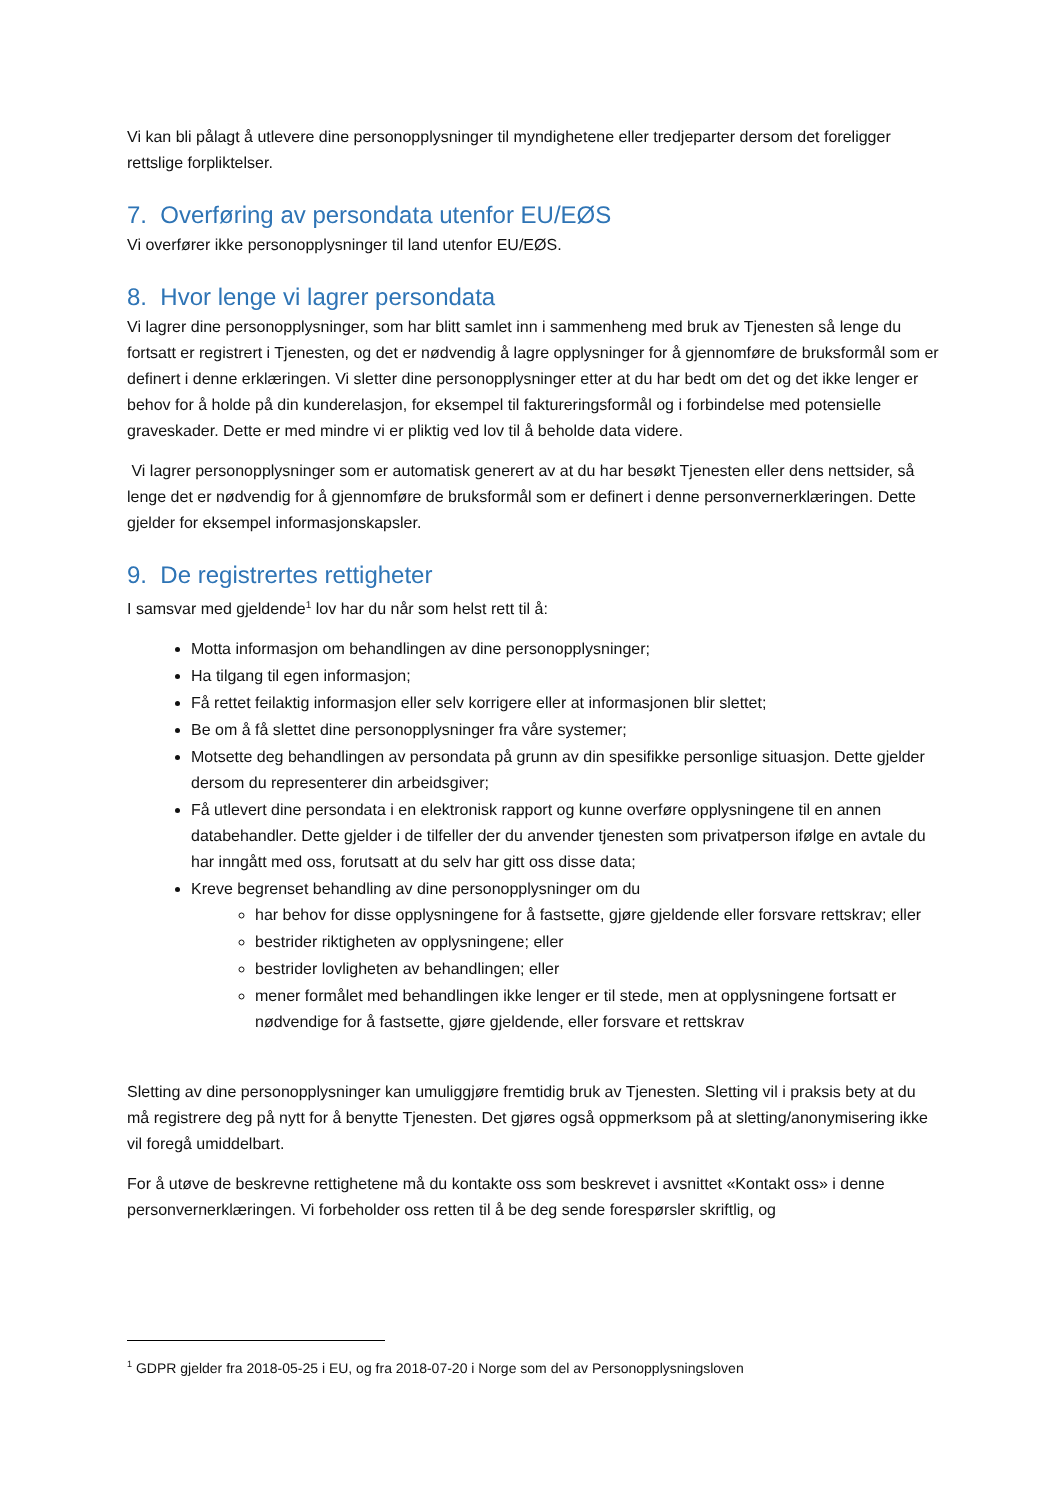Vi kan bli pålagt å utlevere dine personopplysninger til myndighetene eller tredjeparter dersom det foreligger rettslige forpliktelser.
7. Overføring av persondata utenfor EU/EØS
Vi overfører ikke personopplysninger til land utenfor EU/EØS.
8. Hvor lenge vi lagrer persondata
Vi lagrer dine personopplysninger, som har blitt samlet inn i sammenheng med bruk av Tjenesten så lenge du fortsatt er registrert i Tjenesten, og det er nødvendig å lagre opplysninger for å gjennomføre de bruksformål som er definert i denne erklæringen. Vi sletter dine personopplysninger etter at du har bedt om det og det ikke lenger er behov for å holde på din kunderelasjon, for eksempel til faktureringsformål og i forbindelse med potensielle graveskader. Dette er med mindre vi er pliktig ved lov til å beholde data videre.
Vi lagrer personopplysninger som er automatisk generert av at du har besøkt Tjenesten eller dens nettsider, så lenge det er nødvendig for å gjennomføre de bruksformål som er definert i denne personvernerklæringen. Dette gjelder for eksempel informasjonskapsler.
9. De registrertes rettigheter
I samsvar med gjeldende<sup>1</sup> lov har du når som helst rett til å:
Motta informasjon om behandlingen av dine personopplysninger;
Ha tilgang til egen informasjon;
Få rettet feilaktig informasjon eller selv korrigere eller at informasjonen blir slettet;
Be om å få slettet dine personopplysninger fra våre systemer;
Motsette deg behandlingen av persondata på grunn av din spesifikke personlige situasjon. Dette gjelder dersom du representerer din arbeidsgiver;
Få utlevert dine persondata i en elektronisk rapport og kunne overføre opplysningene til en annen databehandler. Dette gjelder i de tilfeller der du anvender tjenesten som privatperson ifølge en avtale du har inngått med oss, forutsatt at du selv har gitt oss disse data;
Kreve begrenset behandling av dine personopplysninger om du
har behov for disse opplysningene for å fastsette, gjøre gjeldende eller forsvare rettskrav; eller
bestrider riktigheten av opplysningene; eller
bestrider lovligheten av behandlingen; eller
mener formålet med behandlingen ikke lenger er til stede, men at opplysningene fortsatt er nødvendige for å fastsette, gjøre gjeldende, eller forsvare et rettskrav
Sletting av dine personopplysninger kan umuliggjøre fremtidig bruk av Tjenesten. Sletting vil i praksis bety at du må registrere deg på nytt for å benytte Tjenesten. Det gjøres også oppmerksom på at sletting/anonymisering ikke vil foregå umiddelbart.
For å utøve de beskrevne rettighetene må du kontakte oss som beskrevet i avsnittet «Kontakt oss» i denne personvernerklæringen. Vi forbeholder oss retten til å be deg sende forespørsler skriftlig, og
<sup>1</sup> GDPR gjelder fra 2018-05-25 i EU, og fra 2018-07-20 i Norge som del av Personopplysningsloven